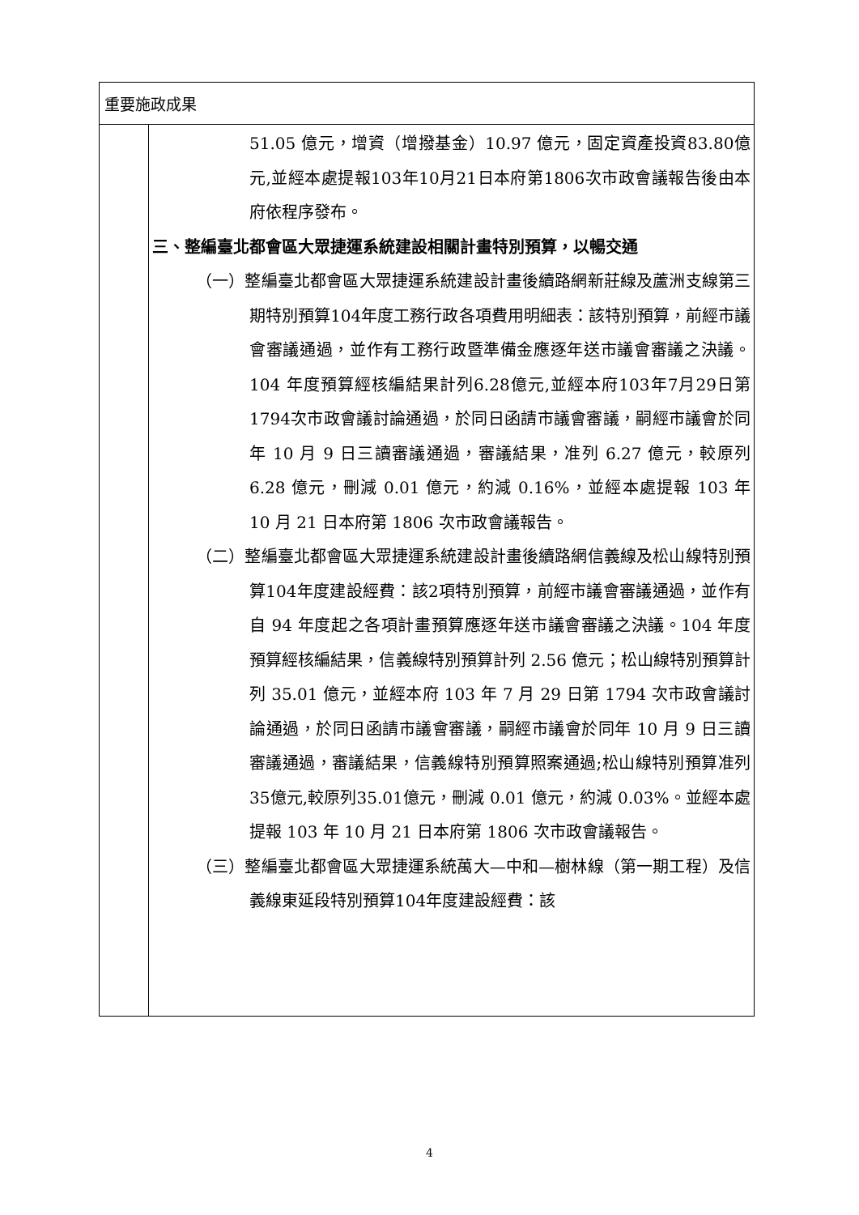| 重要施政成果 | |
| | 51.05 億元，增資（增撥基金）10.97 億元，固定資產投資83.80億元,並經本處提報103年10月21日本府第1806次市政會議報告後由本府依程序發布。 三、整編臺北都會區大眾捷運系統建設相關計畫特別預算，以暢交通 （一）整編臺北都會區大眾捷運系統建設計畫後續路網新莊線及蘆洲支線第三期特別預算104年度工務行政各項費用明細表：該特別預算，前經市議會審議通過，並作有工務行政暨準備金應逐年送市議會審議之決議。104 年度預算經核編結果計列6.28億元,並經本府103年7月29日第1794次市政會議討論通過，於同日函請市議會審議，嗣經市議會於同年 10 月 9 日三讀審議通過，審議結果，准列 6.27 億元，較原列 6.28 億元，刪減 0.01 億元，約減 0.16%，並經本處提報 103 年 10 月 21 日本府第 1806 次市政會議報告。 （二）整編臺北都會區大眾捷運系統建設計畫後續路網信義線及松山線特別預算104年度建設經費：該2項特別預算，前經市議會審議通過，並作有自 94 年度起之各項計畫預算應逐年送市議會審議之決議。104 年度預算經核編結果，信義線特別預算計列 2.56 億元；松山線特別預算計列 35.01 億元，並經本府 103 年 7 月 29 日第 1794 次市政會議討論通過，於同日函請市議會審議，嗣經市議會於同年 10 月 9 日三讀審議通過，審議結果，信義線特別預算照案通過;松山線特別預算准列35億元,較原列35.01億元，刪減 0.01 億元，約減 0.03%。並經本處提報 103 年 10 月 21 日本府第 1806 次市政會議報告。 （三）整編臺北都會區大眾捷運系統萬大—中和—樹林線（第一期工程）及信義線東延段特別預算104年度建設經費：該 |
4